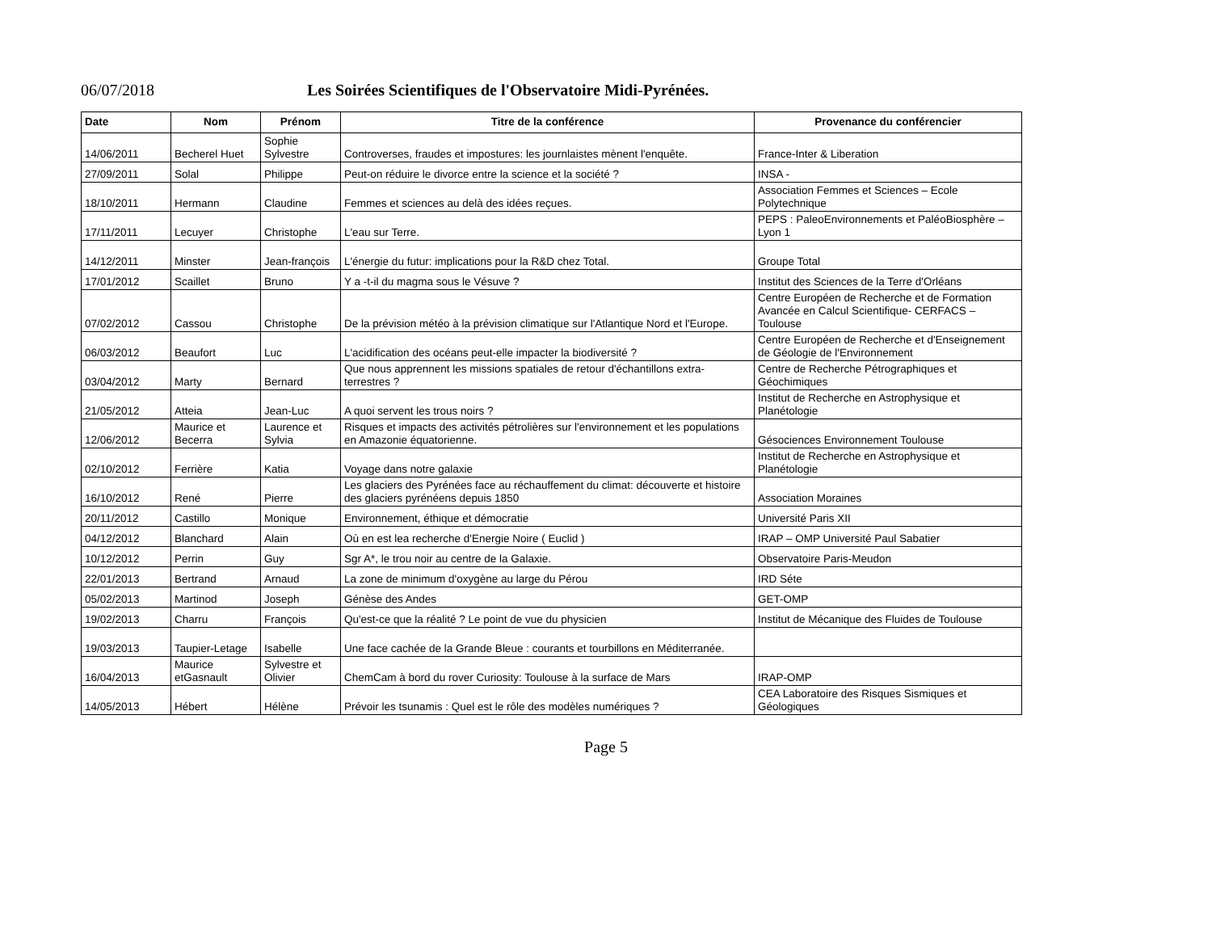06/07/2018 Les Soirées Scientifiques de l'Observatoire Midi-Pyrénées.
| Date | Nom | Prénom | Titre de la conférence | Provenance du conférencier |
| --- | --- | --- | --- | --- |
| 14/06/2011 | Becherel Huet | Sophie Sylvestre | Controverses, fraudes et impostures: les journlaistes mènent l'enquête. | France-Inter & Liberation |
| 27/09/2011 | Solal | Philippe | Peut-on réduire le divorce entre la science et la société ? | INSA - |
| 18/10/2011 | Hermann | Claudine | Femmes et sciences au delà des idées reçues. | Association Femmes et Sciences – Ecole Polytechnique |
| 17/11/2011 | Lecuyer | Christophe | L'eau sur Terre. | PEPS : PaleoEnvironnements et PaléoBiosphère – Lyon 1 |
| 14/12/2011 | Minster | Jean-françois | L'énergie du futur: implications pour la R&D chez Total. | Groupe Total |
| 17/01/2012 | Scaillet | Bruno | Y a -t-il du magma sous le Vésuve ? | Institut des Sciences de la Terre d'Orléans |
| 07/02/2012 | Cassou | Christophe | De la prévision météo à la prévision climatique sur l'Atlantique Nord et l'Europe. | Centre Européen de Recherche et de Formation Avancée en Calcul Scientifique- CERFACS – Toulouse |
| 06/03/2012 | Beaufort | Luc | L'acidification des océans peut-elle impacter la biodiversité ? | Centre Européen de Recherche et d'Enseignement de Géologie de l'Environnement |
| 03/04/2012 | Marty | Bernard | Que nous apprennent les missions spatiales de retour d'échantillons extra-terrestres ? | Centre de Recherche Pétrographiques et Géochimiques |
| 21/05/2012 | Atteia | Jean-Luc | A quoi servent les trous noirs ? | Institut de Recherche en Astrophysique et Planétologie |
| 12/06/2012 | Maurice et Becerra | Laurence et Sylvia | Risques et impacts des activités pétrolières sur l'environnement et les populations en Amazonie équatorienne. | Gésociences Environnement Toulouse |
| 02/10/2012 | Ferrière | Katia | Voyage dans notre galaxie | Institut de Recherche en Astrophysique et Planétologie |
| 16/10/2012 | René | Pierre | Les glaciers des Pyrénées face au réchauffement du climat: découverte et histoire des glaciers pyrénéens depuis 1850 | Association Moraines |
| 20/11/2012 | Castillo | Monique | Environnement, éthique et démocratie | Université Paris XII |
| 04/12/2012 | Blanchard | Alain | Où en est lea recherche d'Energie Noire ( Euclid ) | IRAP – OMP Université Paul Sabatier |
| 10/12/2012 | Perrin | Guy | Sgr A*, le trou noir au centre de la Galaxie. | Observatoire Paris-Meudon |
| 22/01/2013 | Bertrand | Arnaud | La zone de minimum d'oxygène au large du Pérou | IRD Séte |
| 05/02/2013 | Martinod | Joseph | Génèse des Andes | GET-OMP |
| 19/02/2013 | Charru | François | Qu'est-ce que la réalité ? Le point de vue du physicien | Institut de Mécanique des Fluides de Toulouse |
| 19/03/2013 | Taupier-Letage | Isabelle | Une face cachée de la Grande Bleue : courants et tourbillons en Méditerranée. | |
| 16/04/2013 | Maurice etGasnault | Sylvestre et Olivier | ChemCam à bord du rover Curiosity: Toulouse à la surface de Mars | IRAP-OMP |
| 14/05/2013 | Hébert | Hélène | Prévoir les tsunamis : Quel est le rôle des modèles numériques ? | CEA Laboratoire des Risques Sismiques et Géologiques |
Page 5